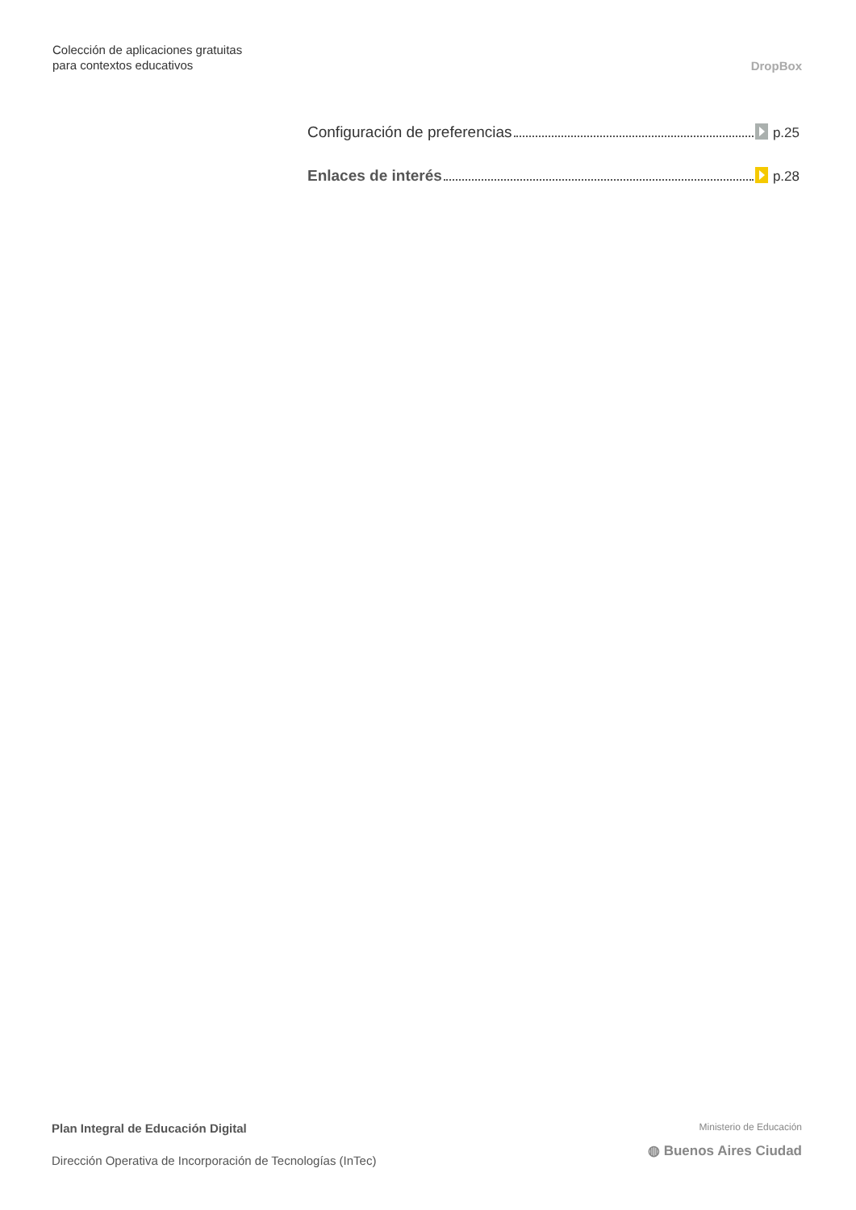Colección de aplicaciones gratuitas
para contextos educativos
DropBox
Configuración de preferencias p.25
Enlaces de interés p.28
Plan Integral de Educación Digital
Dirección Operativa de Incorporación de Tecnologías (InTec)
Ministerio de Educación
◍ Buenos Aires Ciudad